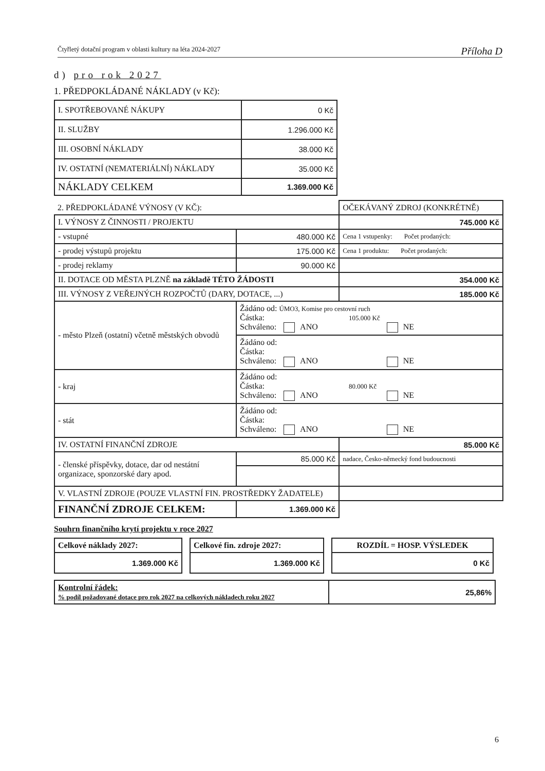Čtyřletý dotační program v oblasti kultury na léta 2024-2027 Příloha D
d) pro rok 2027
1. PŘEDPOKLÁDANÉ NÁKLADY (v Kč):
| I. SPOTŘEBOVANÉ NÁKUPY | 0 Kč |
| II. SLUŽBY | 1.296.000 Kč |
| III. OSOBNÍ NÁKLADY | 38.000 Kč |
| IV. OSTATNÍ (NEMATERIÁLNÍ) NÁKLADY | 35.000 Kč |
| NÁKLADY CELKEM | 1.369.000 Kč |
| 2. PŘEDPOKLÁDANÉ VÝNOSY (V KČ): | | OČEKÁVANÝ ZDROJ (KONKRÉTNĚ) |
| I. VÝNOSY Z ČINNOSTI / PROJEKTU | | 745.000 Kč |
| - vstupné | 480.000 Kč | Cena 1 vstupenky: Počet prodaných: |
| - prodej výstupů projektu | 175.000 Kč | Cena 1 produktu: Počet prodaných: |
| - prodej reklamy | 90.000 Kč | |
| II. DOTACE OD MĚSTA PLZNĚ na základě TÉTO ŽÁDOSTI | | 354.000 Kč |
| III. VÝNOSY Z VEŘEJNÝCH ROZPOČTŮ (DARY, DOTACE, ...) | | 185.000 Kč |
| - město Plzeň (ostatní) včetně městských obvodů | Žádáno od: ÚMO3, Komise pro cestovní ruch Částka: 105.000 Kč Schváleno: ANO NE | |
| | Žádáno od: Částka: Schváleno: ANO NE | |
| - kraj | Žádáno od: Částka: 80.000 Kč Schváleno: ANO NE | |
| - stát | Žádáno od: Částka: Schváleno: ANO NE | |
| IV. OSTATNÍ FINANČNÍ ZDROJE | | 85.000 Kč |
| - členské příspěvky, dotace, dar od nestátní organizace, sponzorské dary apod. | 85.000 Kč | nadace, Česko-německý fond budoucnosti |
| V. VLASTNÍ ZDROJE (POUZE VLASTNÍ FIN. PROSTŘEDKY ŽADATELE) | | |
| FINANČNÍ ZDROJE CELKEM: | 1.369.000 Kč | |
Souhrn finančního krytí projektu v roce 2027
| Celkové náklady 2027: |
| 1.369.000 Kč |
| Celkové fin. zdroje 2027: |
| 1.369.000 Kč |
| ROZDÍL = HOSP. VÝSLEDEK |
| 0 Kč |
| Kontrolní řádek: % podíl požadované dotace pro rok 2027 na celkových nákladech roku 2027 | 25,86% |
6